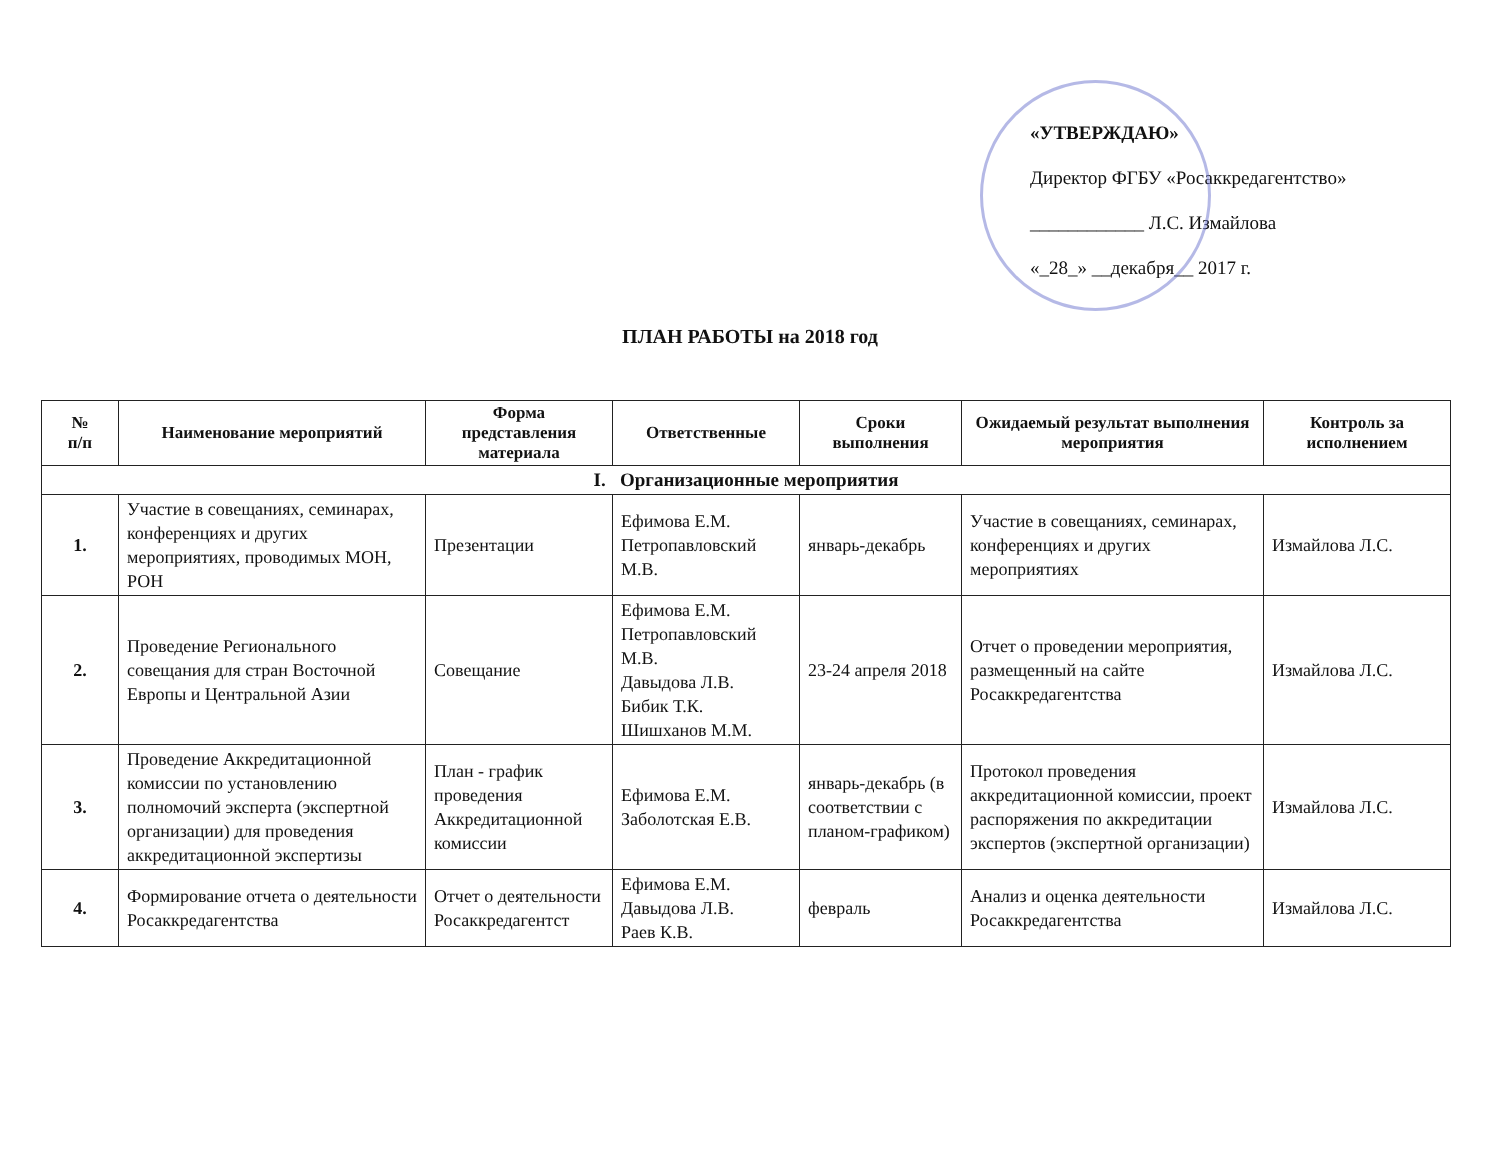«УТВЕРЖДАЮ»
Директор ФГБУ «Росаккредагентство»
____________ Л.С. Измайлова
«_28_» __декабря__ 2017 г.
ПЛАН РАБОТЫ на 2018 год
| № п/п | Наименование мероприятий | Форма представления материала | Ответственные | Сроки выполнения | Ожидаемый результат выполнения мероприятия | Контроль за исполнением |
| --- | --- | --- | --- | --- | --- | --- |
| I. Организационные мероприятия | | | | | | |
| 1. | Участие в совещаниях, семинарах, конференциях и других мероприятиях, проводимых МОН, РОН | Презентации | Ефимова Е.М. Петропавловский М.В. | январь-декабрь | Участие в совещаниях, семинарах, конференциях и других мероприятиях | Измайлова Л.С. |
| 2. | Проведение Регионального совещания для стран Восточной Европы и Центральной Азии | Совещание | Ефимова Е.М. Петропавловский М.В. Давыдова Л.В. Бибик Т.К. Шишханов М.М. | 23-24 апреля 2018 | Отчет о проведении мероприятия, размещенный на сайте Росаккредагентства | Измайлова Л.С. |
| 3. | Проведение Аккредитационной комиссии по установлению полномочий эксперта (экспертной организации) для проведения аккредитационной экспертизы | План - график проведения Аккредитационной комиссии | Ефимова Е.М. Заболотская Е.В. | январь-декабрь (в соответствии с планом-графиком) | Протокол проведения аккредитационной комиссии, проект распоряжения по аккредитации экспертов (экспертной организации) | Измайлова Л.С. |
| 4. | Формирование отчета о деятельности Росаккредагентства | Отчет о деятельности Росаккредагентст | Ефимова Е.М. Давыдова Л.В. Раев К.В. | февраль | Анализ и оценка деятельности Росаккредагентства | Измайлова Л.С. |